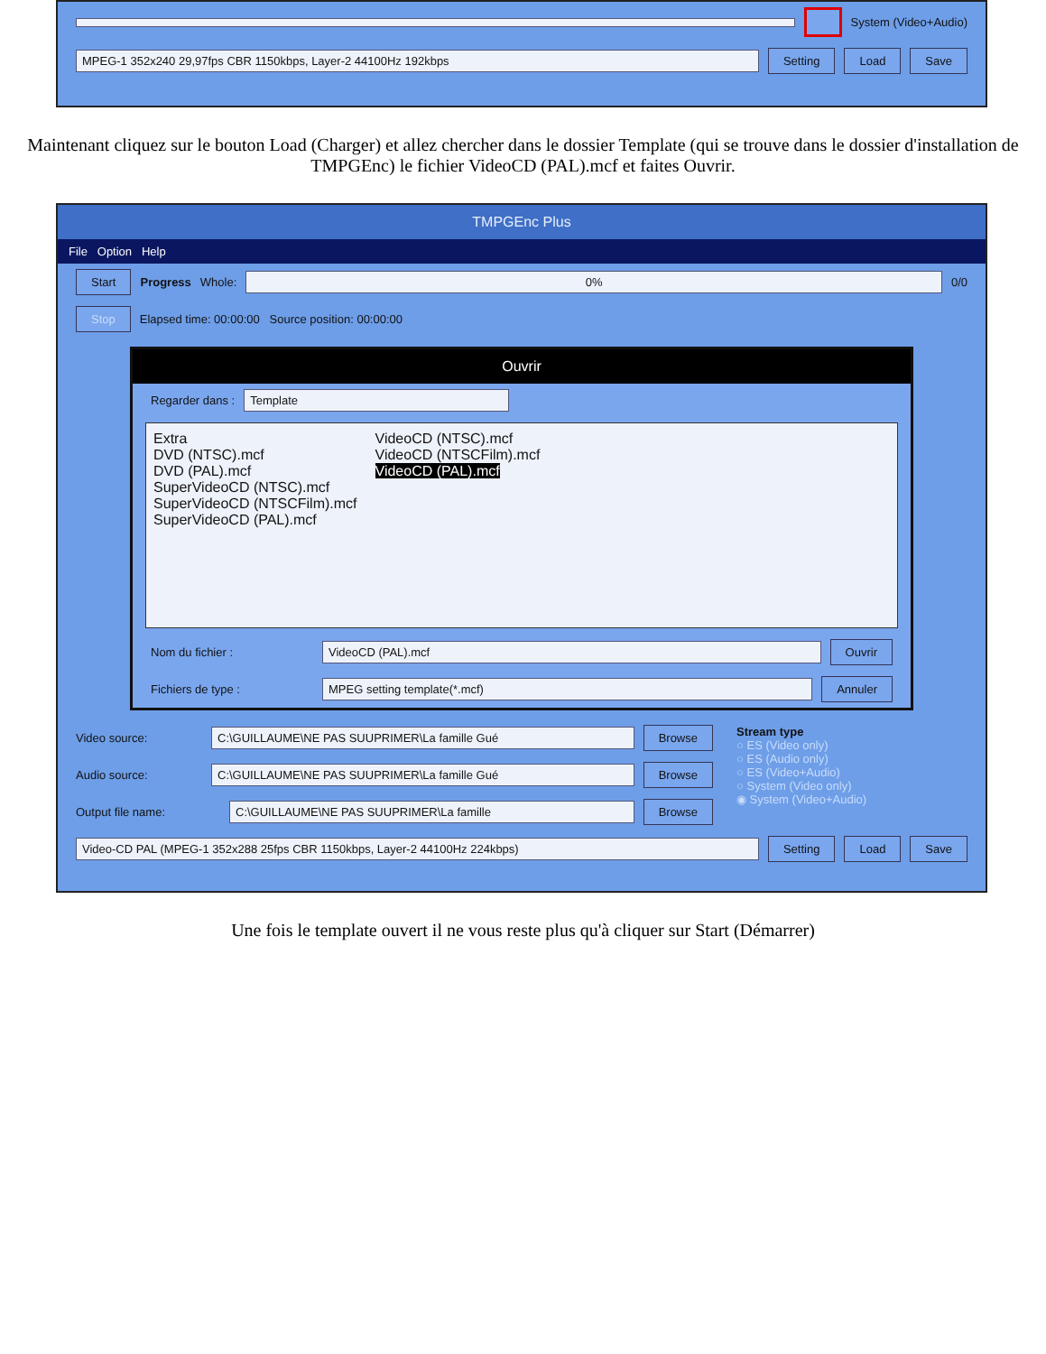System (Video+Audio)
MPEG-1 352x240 29,97fps CBR 1150kbps, Layer-2 44100Hz 192kbps Setting Load Save
Maintenant cliquez sur le bouton Load (Charger) et allez chercher dans le dossier Template (qui se trouve dans le dossier d'installation de TMPGEnc) le fichier VideoCD (PAL).mcf et faites Ouvrir.
TMPGEnc Plus
File Option Help
Start Progress Whole: 0% 0/0
Stop Elapsed time: 00:00:00 Source position: 00:00:00
Ouvrir
Regarder dans : Template
Extra
DVD (NTSC).mcf
DVD (PAL).mcf
SuperVideoCD (NTSC).mcf
SuperVideoCD (NTSCFilm).mcf
SuperVideoCD (PAL).mcf
VideoCD (NTSC).mcf
VideoCD (NTSCFilm).mcf
VideoCD (PAL).mcf
Nom du fichier : VideoCD (PAL).mcf Ouvrir
Fichiers de type : MPEG setting template(*.mcf) Annuler
Video source: C:\GUILLAUME\NE PAS SUUPRIMER\La famille Gué Browse
Audio source: C:\GUILLAUME\NE PAS SUUPRIMER\La famille Gué Browse
Output file name: C:\GUILLAUME\NE PAS SUUPRIMER\La famille Browse
Stream type
○ ES (Video only)
○ ES (Audio only)
○ ES (Video+Audio)
○ System (Video only)
◉ System (Video+Audio)
Video-CD PAL (MPEG-1 352x288 25fps CBR 1150kbps, Layer-2 44100Hz 224kbps) Setting Load Save
Une fois le template ouvert il ne vous reste plus qu'à cliquer sur Start (Démarrer)